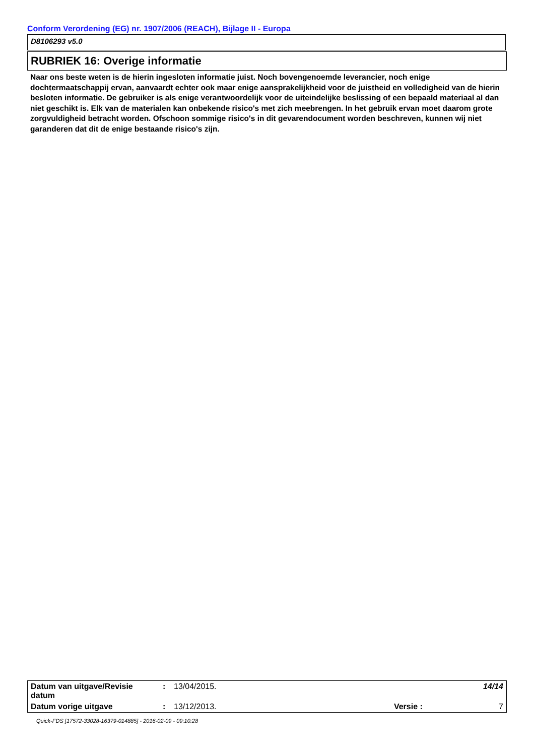Conform Verordening (EG) nr. 1907/2006 (REACH), Bijlage II - Europa
D8106293 v5.0
RUBRIEK 16: Overige informatie
Naar ons beste weten is de hierin ingesloten informatie juist. Noch bovengenoemde leverancier, noch enige dochtermaatschappij ervan, aanvaardt echter ook maar enige aansprakelijkheid voor de juistheid en volledigheid van de hierin besloten informatie. De gebruiker is als enige verantwoordelijk voor de uiteindelijke beslissing of een bepaald materiaal al dan niet geschikt is. Elk van de materialen kan onbekende risico's met zich meebrengen. In het gebruik ervan moet daarom grote zorgvuldigheid betracht worden. Ofschoon sommige risico's in dit gevarendocument worden beschreven, kunnen wij niet garanderen dat dit de enige bestaande risico's zijn.
| Datum van uitgave/Revisie datum | : | 13/04/2015. | | 14/14 |
| Datum vorige uitgave | : | 13/12/2013. | Versie : | 7 |
Quick-FDS [17572-33028-16379-014885] - 2016-02-09 - 09:10:28